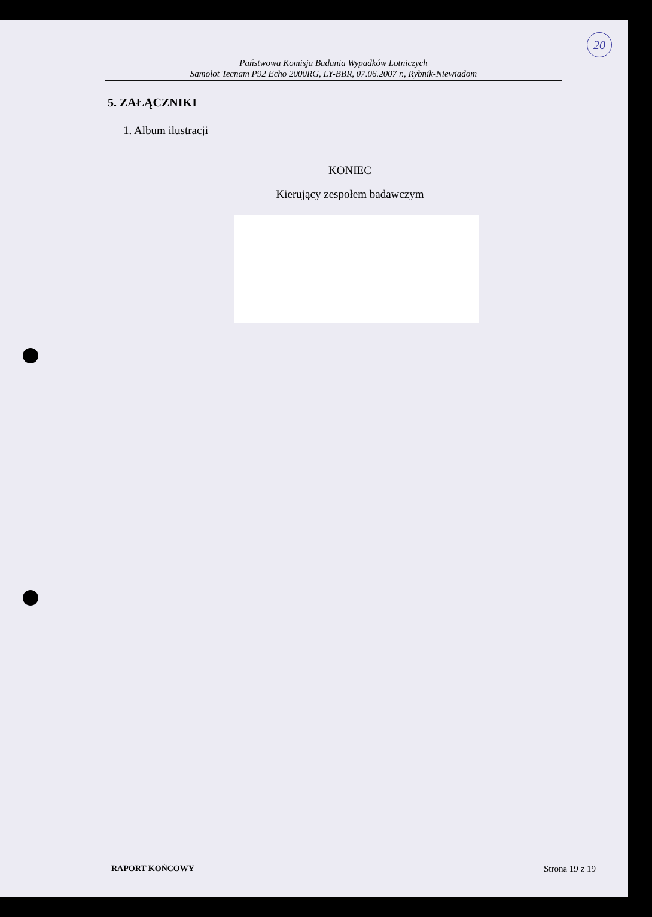20
Państwowa Komisja Badania Wypadków Lotniczych
Samolot Tecnam P92 Echo 2000RG, LY-BBR, 07.06.2007 r., Rybnik-Niewiadom
5. ZAŁĄCZNIKI
1. Album ilustracji
KONIEC
Kierujący zespołem badawczym
RAPORT KOŃCOWY Strona 19 z 19